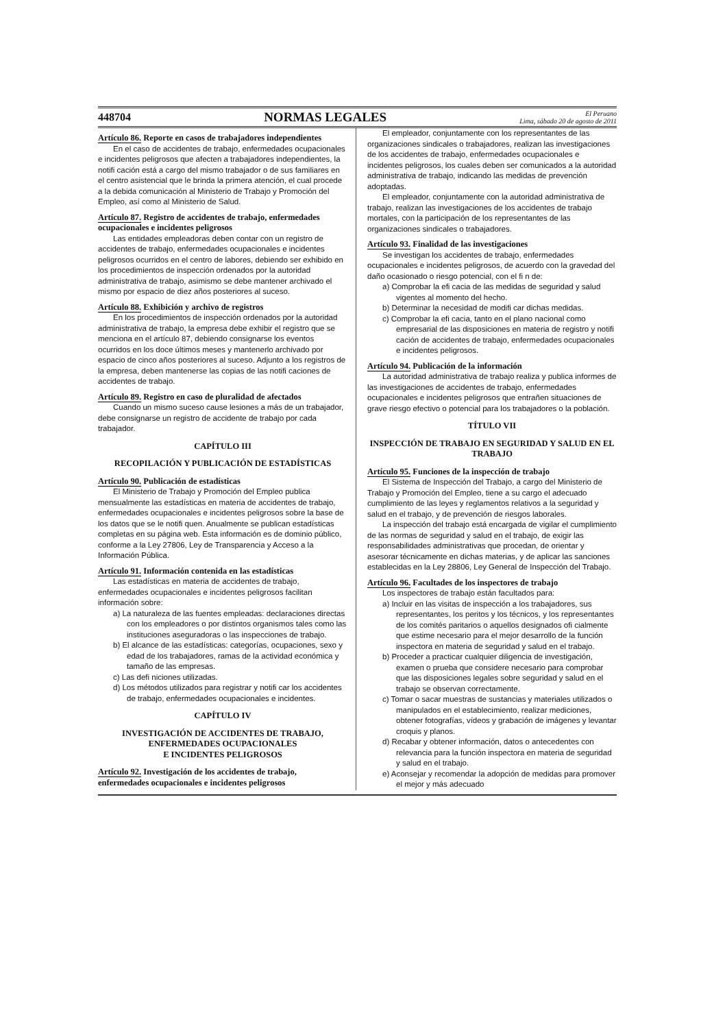448704 NORMAS LEGALES El Peruano
Lima, sábado 20 de agosto de 2011
Artículo 86. Reporte en casos de trabajadores independientes
En el caso de accidentes de trabajo, enfermedades ocupacionales e incidentes peligrosos que afecten a trabajadores independientes, la notifi cación está a cargo del mismo trabajador o de sus familiares en el centro asistencial que le brinda la primera atención, el cual procede a la debida comunicación al Ministerio de Trabajo y Promoción del Empleo, así como al Ministerio de Salud.
Artículo 87. Registro de accidentes de trabajo, enfermedades ocupacionales e incidentes peligrosos
Las entidades empleadoras deben contar con un registro de accidentes de trabajo, enfermedades ocupacionales e incidentes peligrosos ocurridos en el centro de labores, debiendo ser exhibido en los procedimientos de inspección ordenados por la autoridad administrativa de trabajo, asimismo se debe mantener archivado el mismo por espacio de diez años posteriores al suceso.
Artículo 88. Exhibición y archivo de registros
En los procedimientos de inspección ordenados por la autoridad administrativa de trabajo, la empresa debe exhibir el registro que se menciona en el artículo 87, debiendo consignarse los eventos ocurridos en los doce últimos meses y mantenerlo archivado por espacio de cinco años posteriores al suceso. Adjunto a los registros de la empresa, deben mantenerse las copias de las notifi caciones de accidentes de trabajo.
Artículo 89. Registro en caso de pluralidad de afectados
Cuando un mismo suceso cause lesiones a más de un trabajador, debe consignarse un registro de accidente de trabajo por cada trabajador.
CAPÍTULO III
RECOPILACIÓN Y PUBLICACIÓN DE ESTADÍSTICAS
Artículo 90. Publicación de estadísticas
El Ministerio de Trabajo y Promoción del Empleo publica mensualmente las estadísticas en materia de accidentes de trabajo, enfermedades ocupacionales e incidentes peligrosos sobre la base de los datos que se le notifi quen. Anualmente se publican estadísticas completas en su página web. Esta información es de dominio público, conforme a la Ley 27806, Ley de Transparencia y Acceso a la Información Pública.
Artículo 91. Información contenida en las estadísticas
Las estadísticas en materia de accidentes de trabajo, enfermedades ocupacionales e incidentes peligrosos facilitan información sobre:
a) La naturaleza de las fuentes empleadas: declaraciones directas con los empleadores o por distintos organismos tales como las instituciones aseguradoras o las inspecciones de trabajo.
b) El alcance de las estadísticas: categorías, ocupaciones, sexo y edad de los trabajadores, ramas de la actividad económica y tamaño de las empresas.
c) Las defi niciones utilizadas.
d) Los métodos utilizados para registrar y notifi car los accidentes de trabajo, enfermedades ocupacionales e incidentes.
CAPÍTULO IV
INVESTIGACIÓN DE ACCIDENTES DE TRABAJO, ENFERMEDADES OCUPACIONALES
E INCIDENTES PELIGROSOS
Artículo 92. Investigación de los accidentes de trabajo, enfermedades ocupacionales e incidentes peligrosos
El empleador, conjuntamente con los representantes de las organizaciones sindicales o trabajadores, realizan las investigaciones de los accidentes de trabajo, enfermedades ocupacionales e incidentes peligrosos, los cuales deben ser comunicados a la autoridad administrativa de trabajo, indicando las medidas de prevención adoptadas.
El empleador, conjuntamente con la autoridad administrativa de trabajo, realizan las investigaciones de los accidentes de trabajo mortales, con la participación de los representantes de las organizaciones sindicales o trabajadores.
Artículo 93. Finalidad de las investigaciones
Se investigan los accidentes de trabajo, enfermedades ocupacionales e incidentes peligrosos, de acuerdo con la gravedad del daño ocasionado o riesgo potencial, con el fi n de:
a) Comprobar la efi cacia de las medidas de seguridad y salud vigentes al momento del hecho.
b) Determinar la necesidad de modifi car dichas medidas.
c) Comprobar la efi cacia, tanto en el plano nacional como empresarial de las disposiciones en materia de registro y notifi cación de accidentes de trabajo, enfermedades ocupacionales e incidentes peligrosos.
Artículo 94. Publicación de la información
La autoridad administrativa de trabajo realiza y publica informes de las investigaciones de accidentes de trabajo, enfermedades ocupacionales e incidentes peligrosos que entrañen situaciones de grave riesgo efectivo o potencial para los trabajadores o la población.
TÍTULO VII
INSPECCIÓN DE TRABAJO EN SEGURIDAD Y SALUD EN EL TRABAJO
Artículo 95. Funciones de la inspección de trabajo
El Sistema de Inspección del Trabajo, a cargo del Ministerio de Trabajo y Promoción del Empleo, tiene a su cargo el adecuado cumplimiento de las leyes y reglamentos relativos a la seguridad y salud en el trabajo, y de prevención de riesgos laborales.
La inspección del trabajo está encargada de vigilar el cumplimiento de las normas de seguridad y salud en el trabajo, de exigir las responsabilidades administrativas que procedan, de orientar y asesorar técnicamente en dichas materias, y de aplicar las sanciones establecidas en la Ley 28806, Ley General de Inspección del Trabajo.
Artículo 96. Facultades de los inspectores de trabajo
Los inspectores de trabajo están facultados para:
a) Incluir en las visitas de inspección a los trabajadores, sus representantes, los peritos y los técnicos, y los representantes de los comités paritarios o aquellos designados ofi cialmente que estime necesario para el mejor desarrollo de la función inspectora en materia de seguridad y salud en el trabajo.
b) Proceder a practicar cualquier diligencia de investigación, examen o prueba que considere necesario para comprobar que las disposiciones legales sobre seguridad y salud en el trabajo se observan correctamente.
c) Tomar o sacar muestras de sustancias y materiales utilizados o manipulados en el establecimiento, realizar mediciones, obtener fotografías, vídeos y grabación de imágenes y levantar croquis y planos.
d) Recabar y obtener información, datos o antecedentes con relevancia para la función inspectora en materia de seguridad y salud en el trabajo.
e) Aconsejar y recomendar la adopción de medidas para promover el mejor y más adecuado